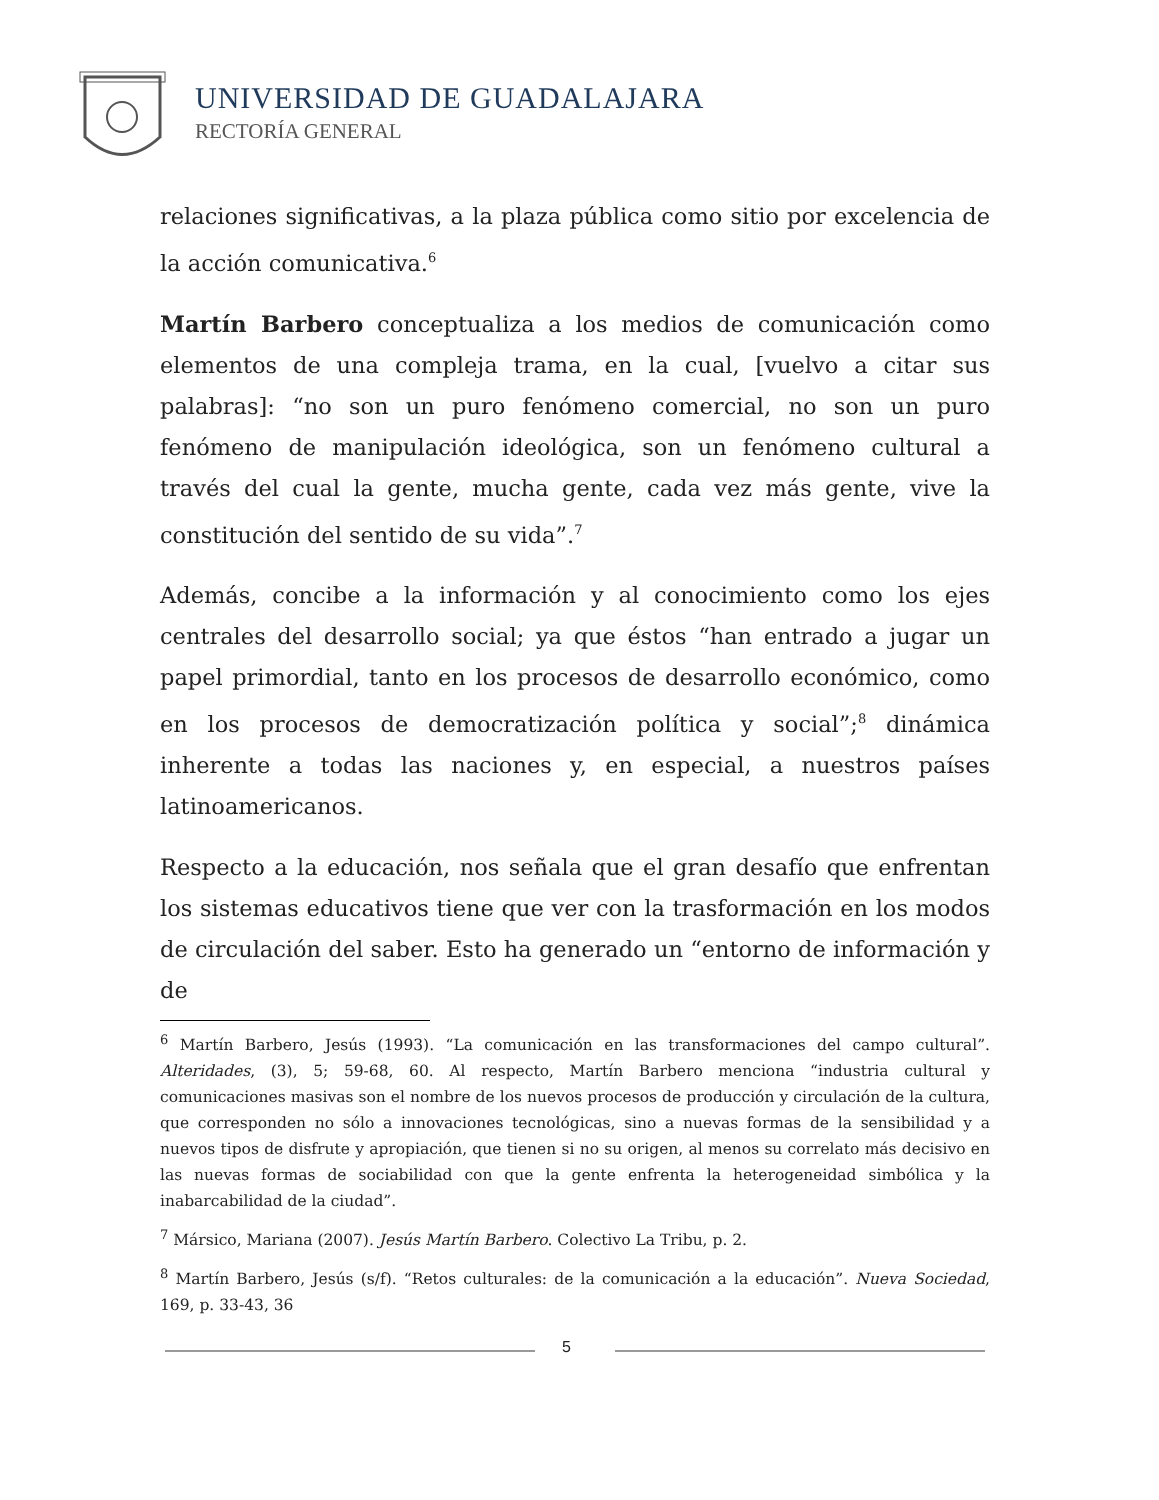UNIVERSIDAD DE GUADALAJARA
RECTORÍA GENERAL
relaciones significativas, a la plaza pública como sitio por excelencia de la acción comunicativa.<sup>6</sup>
Martín Barbero conceptualiza a los medios de comunicación como elementos de una compleja trama, en la cual, [vuelvo a citar sus palabras]: “no son un puro fenómeno comercial, no son un puro fenómeno de manipulación ideológica, son un fenómeno cultural a través del cual la gente, mucha gente, cada vez más gente, vive la constitución del sentido de su vida”.<sup>7</sup>
Además, concibe a la información y al conocimiento como los ejes centrales del desarrollo social; ya que éstos “han entrado a jugar un papel primordial, tanto en los procesos de desarrollo económico, como en los procesos de democratización política y social”;<sup>8</sup> dinámica inherente a todas las naciones y, en especial, a nuestros países latinoamericanos.
Respecto a la educación, nos señala que el gran desafío que enfrentan los sistemas educativos tiene que ver con la trasformación en los modos de circulación del saber. Esto ha generado un “entorno de información y de
<sup>6</sup> Martín Barbero, Jesús (1993). “La comunicación en las transformaciones del campo cultural”. Alteridades, (3), 5; 59-68, 60. Al respecto, Martín Barbero menciona “industria cultural y comunicaciones masivas son el nombre de los nuevos procesos de producción y circulación de la cultura, que corresponden no sólo a innovaciones tecnológicas, sino a nuevas formas de la sensibilidad y a nuevos tipos de disfrute y apropiación, que tienen si no su origen, al menos su correlato más decisivo en las nuevas formas de sociabilidad con que la gente enfrenta la heterogeneidad simbólica y la inabarcabilidad de la ciudad”.
<sup>7</sup> Mársico, Mariana (2007). Jesús Martín Barbero. Colectivo La Tribu, p. 2.
<sup>8</sup> Martín Barbero, Jesús (s/f). “Retos culturales: de la comunicación a la educación”. Nueva Sociedad, 169, p. 33-43, 36
5